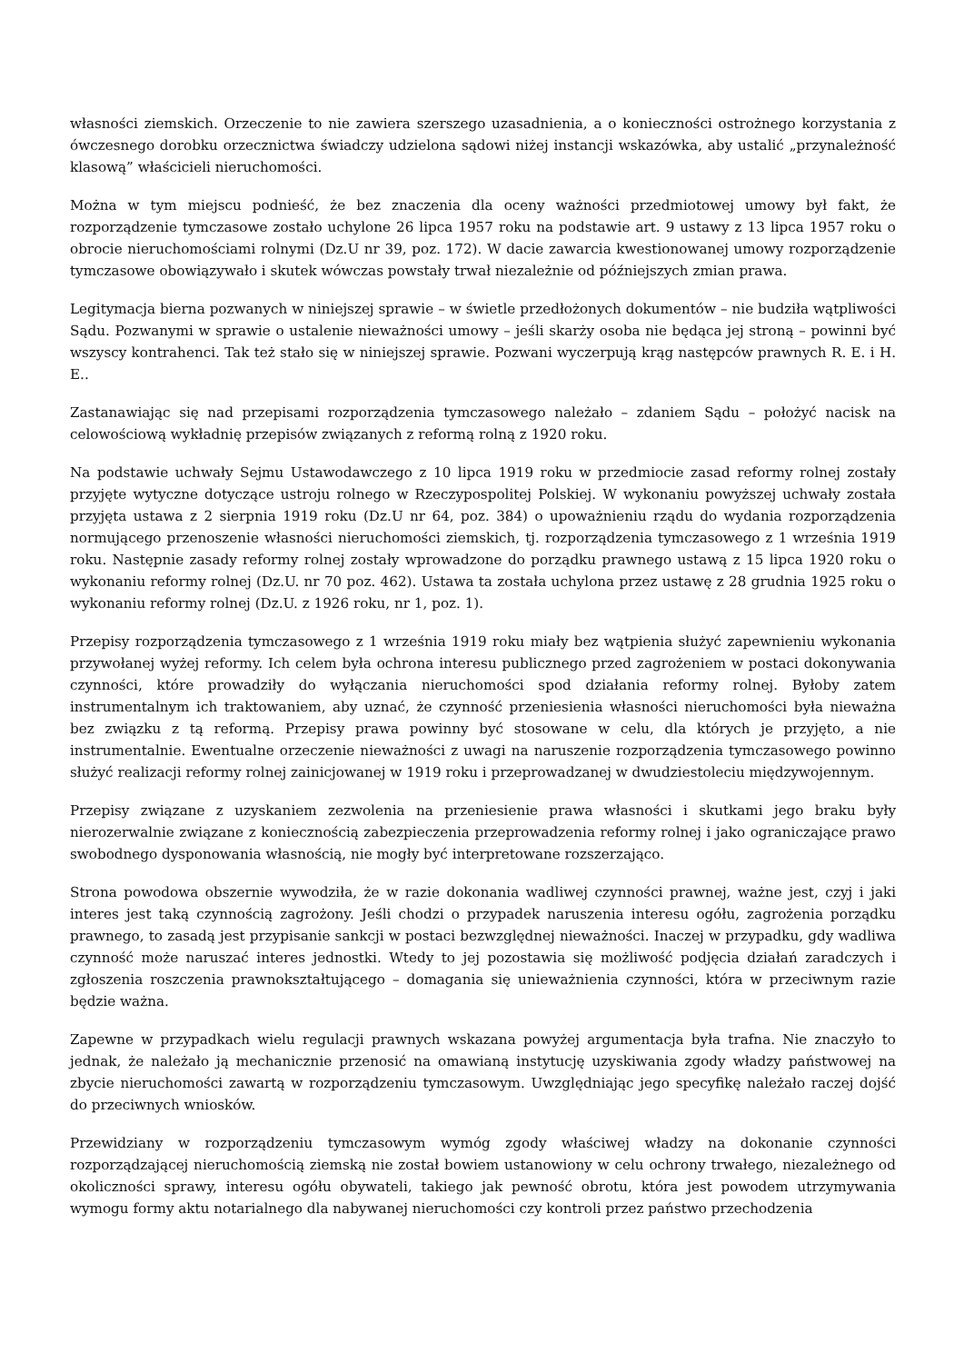własności ziemskich. Orzeczenie to nie zawiera szerszego uzasadnienia, a o konieczności ostrożnego korzystania z ówczesnego dorobku orzecznictwa świadczy udzielona sądowi niżej instancji wskazówka, aby ustalić „przynależność klasową” właścicieli nieruchomości.
Można w tym miejscu podnieść, że bez znaczenia dla oceny ważności przedmiotowej umowy był fakt, że rozporządzenie tymczasowe zostało uchylone 26 lipca 1957 roku na podstawie art. 9 ustawy z 13 lipca 1957 roku o obrocie nieruchomościami rolnymi (Dz.U nr 39, poz. 172). W dacie zawarcia kwestionowanej umowy rozporządzenie tymczasowe obowiązywało i skutek wówczas powstały trwał niezależnie od późniejszych zmian prawa.
Legitymacja bierna pozwanych w niniejszej sprawie – w świetle przedłożonych dokumentów – nie budziła wątpliwości Sądu. Pozwanymi w sprawie o ustalenie nieważności umowy – jeśli skarży osoba nie będąca jej stroną – powinni być wszyscy kontrahenci. Tak też stało się w niniejszej sprawie. Pozwani wyczerpują krąg następców prawnych R. E. i H. E..
Zastanawiając się nad przepisami rozporządzenia tymczasowego należało – zdaniem Sądu – położyć nacisk na celowościową wykładnię przepisów związanych z reformą rolną z 1920 roku.
Na podstawie uchwały Sejmu Ustawodawczego z 10 lipca 1919 roku w przedmiocie zasad reformy rolnej zostały przyjęte wytyczne dotyczące ustroju rolnego w Rzeczypospolitej Polskiej. W wykonaniu powyższej uchwały została przyjęta ustawa z 2 sierpnia 1919 roku (Dz.U nr 64, poz. 384) o upoważnieniu rządu do wydania rozporządzenia normującego przenoszenie własności nieruchomości ziemskich, tj. rozporządzenia tymczasowego z 1 września 1919 roku. Następnie zasady reformy rolnej zostały wprowadzone do porządku prawnego ustawą z 15 lipca 1920 roku o wykonaniu reformy rolnej (Dz.U. nr 70 poz. 462). Ustawa ta została uchylona przez ustawę z 28 grudnia 1925 roku o wykonaniu reformy rolnej (Dz.U. z 1926 roku, nr 1, poz. 1).
Przepisy rozporządzenia tymczasowego z 1 września 1919 roku miały bez wątpienia służyć zapewnieniu wykonania przywołanej wyżej reformy. Ich celem była ochrona interesu publicznego przed zagrożeniem w postaci dokonywania czynności, które prowadziły do wyłączania nieruchomości spod działania reformy rolnej. Byłoby zatem instrumentalnym ich traktowaniem, aby uznać, że czynność przeniesienia własności nieruchomości była nieważna bez związku z tą reformą. Przepisy prawa powinny być stosowane w celu, dla których je przyjęto, a nie instrumentalnie. Ewentualne orzeczenie nieważności z uwagi na naruszenie rozporządzenia tymczasowego powinno służyć realizacji reformy rolnej zainicjowanej w 1919 roku i przeprowadzanej w dwudziestoleciu międzywojennym.
Przepisy związane z uzyskaniem zezwolenia na przeniesienie prawa własności i skutkami jego braku były nierozerwalnie związane z koniecznością zabezpieczenia przeprowadzenia reformy rolnej i jako ograniczające prawo swobodnego dysponowania własnością, nie mogły być interpretowane rozszerzająco.
Strona powodowa obszernie wywodziła, że w razie dokonania wadliwej czynności prawnej, ważne jest, czyj i jaki interes jest taką czynnością zagrożony. Jeśli chodzi o przypadek naruszenia interesu ogółu, zagrożenia porządku prawnego, to zasadą jest przypisanie sankcji w postaci bezwzględnej nieważności. Inaczej w przypadku, gdy wadliwa czynność może naruszać interes jednostki. Wtedy to jej pozostawia się możliwość podjęcia działań zaradczych i zgłoszenia roszczenia prawnokształtującego – domagania się unieważnienia czynności, która w przeciwnym razie będzie ważna.
Zapewne w przypadkach wielu regulacji prawnych wskazana powyżej argumentacja była trafna. Nie znaczyło to jednak, że należało ją mechanicznie przenosić na omawianą instytucję uzyskiwania zgody władzy państwowej na zbycie nieruchomości zawartą w rozporządzeniu tymczasowym. Uwzględniając jego specyfikę należało raczej dojść do przeciwnych wniosków.
Przewidziany w rozporządzeniu tymczasowym wymóg zgody właściwej władzy na dokonanie czynności rozporządzającej nieruchomością ziemską nie został bowiem ustanowiony w celu ochrony trwałego, niezależnego od okoliczności sprawy, interesu ogółu obywateli, takiego jak pewność obrotu, która jest powodem utrzymywania wymogu formy aktu notarialnego dla nabywanej nieruchomości czy kontroli przez państwo przechodzenia